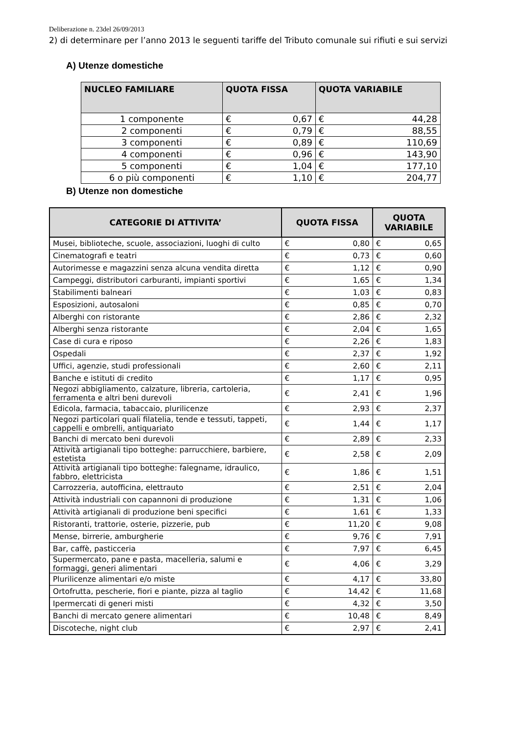Deliberazione n. 23del 26/09/2013
2) di determinare per l’anno 2013 le seguenti tariffe del Tributo comunale sui rifiuti e sui servizi
A) Utenze domestiche
| NUCLEO FAMILIARE | QUOTA FISSA | | QUOTA VARIABILE | |
| --- | --- | --- | --- | --- |
| 1 componente | € | 0,67 | € | 44,28 |
| 2 componenti | € | 0,79 | € | 88,55 |
| 3 componenti | € | 0,89 | € | 110,69 |
| 4 componenti | € | 0,96 | € | 143,90 |
| 5 componenti | € | 1,04 | € | 177,10 |
| 6 o più componenti | € | 1,10 | € | 204,77 |
B) Utenze non domestiche
| CATEGORIE DI ATTIVITA’ | QUOTA FISSA | | QUOTA VARIABILE | |
| --- | --- | --- | --- | --- |
| Musei, biblioteche, scuole, associazioni, luoghi di culto | € | 0,80 | € | 0,65 |
| Cinematografi e teatri | € | 0,73 | € | 0,60 |
| Autorimesse e magazzini senza alcuna vendita diretta | € | 1,12 | € | 0,90 |
| Campeggi, distributori carburanti, impianti sportivi | € | 1,65 | € | 1,34 |
| Stabilimenti balneari | € | 1,03 | € | 0,83 |
| Esposizioni, autosaloni | € | 0,85 | € | 0,70 |
| Alberghi con ristorante | € | 2,86 | € | 2,32 |
| Alberghi senza ristorante | € | 2,04 | € | 1,65 |
| Case di cura e riposo | € | 2,26 | € | 1,83 |
| Ospedali | € | 2,37 | € | 1,92 |
| Uffici, agenzie, studi professionali | € | 2,60 | € | 2,11 |
| Banche e istituti di credito | € | 1,17 | € | 0,95 |
| Negozi abbigliamento, calzature, libreria, cartoleria, ferramenta e altri beni durevoli | € | 2,41 | € | 1,96 |
| Edicola, farmacia, tabaccaio, plurilicenze | € | 2,93 | € | 2,37 |
| Negozi particolari quali filatelia, tende e tessuti, tappeti, cappelli e ombrelli, antiquariato | € | 1,44 | € | 1,17 |
| Banchi di mercato beni durevoli | € | 2,89 | € | 2,33 |
| Attività artigianali tipo botteghe: parrucchiere, barbiere, estetista | € | 2,58 | € | 2,09 |
| Attività artigianali tipo botteghe: falegname, idraulico, fabbro, elettricista | € | 1,86 | € | 1,51 |
| Carrozzeria, autofficina, elettrauto | € | 2,51 | € | 2,04 |
| Attività industriali con capannoni di produzione | € | 1,31 | € | 1,06 |
| Attività artigianali di produzione beni specifici | € | 1,61 | € | 1,33 |
| Ristoranti, trattorie, osterie, pizzerie, pub | € | 11,20 | € | 9,08 |
| Mense, birrerie, amburgherie | € | 9,76 | € | 7,91 |
| Bar, caffè, pasticceria | € | 7,97 | € | 6,45 |
| Supermercato, pane e pasta, macelleria, salumi e formaggi, generi alimentari | € | 4,06 | € | 3,29 |
| Plurilicenze alimentari e/o miste | € | 4,17 | € | 33,80 |
| Ortofrutta, pescherie, fiori e piante, pizza al taglio | € | 14,42 | € | 11,68 |
| Ipermercati di generi misti | € | 4,32 | € | 3,50 |
| Banchi di mercato genere alimentari | € | 10,48 | € | 8,49 |
| Discoteche, night club | € | 2,97 | € | 2,41 |